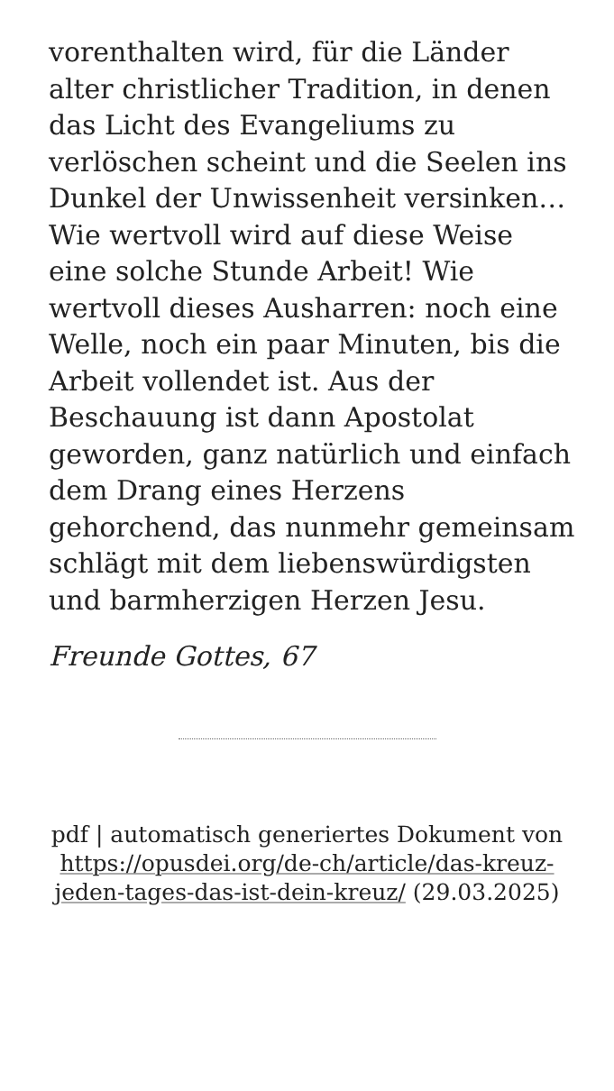vorenthalten wird, für die Länder alter christlicher Tradition, in denen das Licht des Evangeliums zu verlöschen scheint und die Seelen ins Dunkel der Unwissenheit versinken… Wie wertvoll wird auf diese Weise eine solche Stunde Arbeit! Wie wertvoll dieses Ausharren: noch eine Welle, noch ein paar Minuten, bis die Arbeit vollendet ist. Aus der Beschauung ist dann Apostolat geworden, ganz natürlich und einfach dem Drang eines Herzens gehorchend, das nunmehr gemeinsam schlägt mit dem liebenswürdigsten und barmherzigen Herzen Jesu.
Freunde Gottes, 67
pdf | automatisch generiertes Dokument von https://opusdei.org/de-ch/article/das-kreuz-jeden-tages-das-ist-dein-kreuz/ (29.03.2025)